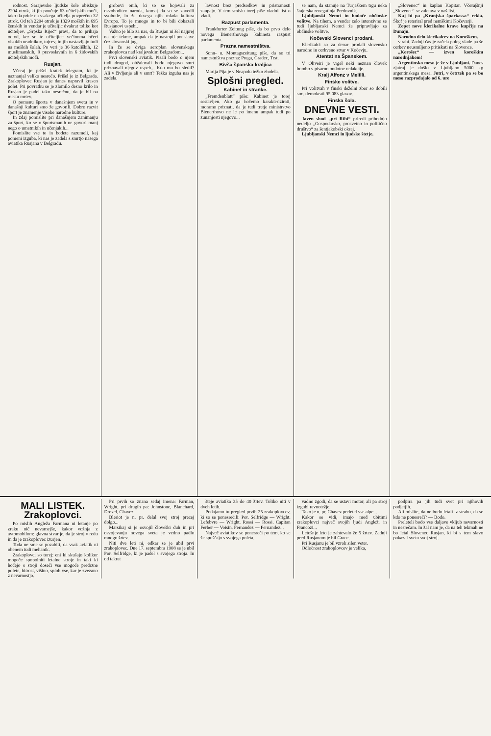rodnost. Sarajevske ljudske šole obiskuje 2204 otrok, ki jih poučuje 63 učiteljskih moči, tako da pride na vsakega učitelja povprečno 32 otrok. Od teh 2204 otrok je 1329 moških in 695 ženskih in vendar je učiteljic dvakrat toliko kot učiteljev. „Srpska Riječ“ pravi, da to prihaja odtod, ker so te učiteljice večinoma hčeri visokih uradnikov, tujcev, in jih nastavljajo tudi na moških šolah. Po veri je 36 katoliških, 12 muslimanskih, 9 pravoslavnih in 6 židovskih učiteljskih moči.
Rusjan.
Včeraj je prišel kratek telegram, ki je naznanjal veliko nesrečo. Prišel je iz Belgrada. Zrakoplovec Rusjan je danes napravil krasen polet. Pri povratku se je zlomilo desno krilo in Rusjan je padel tako nesrečno, da je bil na mestu mrtev.
O pomenu športa v današnjem svetu in v današnji kulturi smo že govorili. Dobro razvit šport je znamenje visoke narodne kulture.
In zdaj pomislite pri današnjem zanimanju za šport, ko se o športsmanih ne govori manj nego o umetnikih in učenjakih...
Pomislite vse to in bodete razumeli, kaj pomeni izguba, ki nas je zadela s smrtjo našega aviatika Rusjana v Belgradu.
grobovi onih, ki so se bojevali za osvoboditev naroda, komaj da so se zavedli svobode, in že dosega njih mlada kultura Evropo. To je mnogo in to bi bili dokazali Rusjanovi uspehi.
Važno je bilo za nas, da Rusjan ni šel najprej na tuje tekme, ampak da je nastopil pot slave čez slovanski jug.
In že se dviga aeroplan slovenskega zrakoplovca nad kraljevskim Belgradom...
Prvi slovenski aviatik. Pisali bodo o njem tudi drugod, obžalovali bodo njegovo smrt priznavali njegov uspeh... Kdo mu bo sledil? Ali v življenje ali v smrt? Težka izguba nas je zadela.
lavnost brez predsodkov in pristranosti zaupajo. V tem smislu torej piše vladni list o vladi.
Razpust parlamenta.
Frankfurter Zeitung piše, da bo prvo delo novega Bienerthovega kabineta razpust parlamenta.
Prazna namestništva.
Sonn- u. Montagszeitung piše, da so tri namestništva prazna: Praga, Gradec, Trst.
Bivša španska kraljica
Marija Pija je v Neapolu težko zbolela.
Splošni pregled.
Kabinet in stranke.
„Fremdenblatt“ piše: Kabinet je torej sestavljen. Ako ga hočemo karakterizirati, moramo priznati, da je tudi tretje ministrstvo Bienerthovo ne le po imenu ampak tudi po zunanjosti njegovo...
se nam, da stanuje na Turjaškem trgu neka štajerska renegatinja Predovnik.
Ljubljanski Nemci in bodoče občinske volitve. Na tihem, a vendar zelo intenzivno se tudi ljubljanski Nemci že pripravljajo za občinske volitve.
Kočevski Slovenci prodani.
Klerikalci so za denar prodali slovensko narodno in cerkveno stvar v Kočevju.
Atentat na Španskem.
V Oliveiri je vrgel neki neznan človek bombo v pisarno ondotne redakcije.
Kralj Alfonz v Melilli.
Finske volitve.
Pri volitvah v finski deželni zbor so dobili soc. demokrati 95.083 glasov.
Finska šola.
DNEVNE VESTI.
Javen shod „pri Ribi“ priredi prihodnjo nedeljo „Gospodarsko, prosvetno in politično društvo“ za šentjakobski okraj.
Ljubljanski Nemci in ljudsko štetje.
„Slovenec“ in kaplan Kopitar. Včerajšnji „Slovenec“ se zaletava v naš list...
Kaj bi pa „Kranjska šparkassa“ rekla. Škof je reteriral pred nemškimi Kočevarji.
Zopet nove klerikalne krave kupčije na Dunaju.
Narodno delo klerikalcev na Koroškem.
v rabi. Zadnji čas je začela poleg vlade pa še cerkev neusmiljeno pritiskati na Slovence.
„Korošec“ — izven koroškim narodnjakom!
Argentinsko meso je že v Ljubljani. Danes zjutraj je došlo v Ljubljano 5000 kg argentinskega mesa. Jutri, v četrtek pa se bo meso razprodajalo od 6. ure
MALI LISTEK.
Zrakoplovci.
Po mislih Angleža Farmana ni letanje po zraku nič nevarnejše, kakor vožnja z avtomobilom: glavna stvar je, da je stroj v redu in da je zrakoplovec izurjen.
Toda ne sme se pozabiti, da vsak aviatik ni obenem tudi mehanik.
Zrakoplovci so torej: eni ki skušajo kolikor mogoče spopolniti letalne stroje in taki ki hočejo s stroji doseči vse mogoče predrzne polete, hitrost, višino, sploh vse, kar je zvezano z nevarnostjo.
Pri prvih so znana sedaj imena: Farman, Wright, pri drugih pa: Johnstone, Blanchard, Drexel, Chavez.
Bleriot je n. pr. delal svoj stroj precej dolgo...
Marsikaj si je osvojil človeški duh in pri osvojevanju novega sveta je vedno padlo mnogo žrtev.
Niti dve leti ni, odkar se je ubil prvi zrakoplovec. Dne 17. septembra 1908 se je ubil Por. Selfridge, ki je padel s svojega stroja. In od takrat
šteje aviatika 35 do 40 žrtev. Toliko niti v dveh letih.
Podajamo tu pregled prvih 25 zrakoplovcev, ki so se ponesrečili: Por. Selfridge — Wright. Lefebvre — Wright. Rossi — Rossi. Capitan Ferber — Voisin. Fernandez — Fernandez...
Največ aviatikov se ponesreči po tem, ko se že spuščajo s svojega poleta.
vadno zgodi, da se ustavi motor, ali pa stroj izgubi ravnotežje.
Tako je n. pr. Chavez preletel vse alpe...
Kakor se vidi, imajo med ubitimi zrakoplovci največ svojih ljudi Angleži in Francozi...
Letošnje leto je zahtevalo že 5 žrtev. Zadnji pred Rusjanom je bil Grace.
Pri Rusjanu je bil vzrok silen veter.
Odločnost zrakoplovcev je velika,
podpira pa jih tudi svet pri njihovih podjetjih.
Ali mislite, da ne bodo letali iz strahu, da se kdo ne ponesreči? — Bodo.
Preleteli bodo vse daljave vkljub nevarnosti in nesrečam. In žal nam je, da na teh tekmah ne bo letal Slovenec Rusjan, ki bi s tem slavo pokazal svetu svoj stroj.